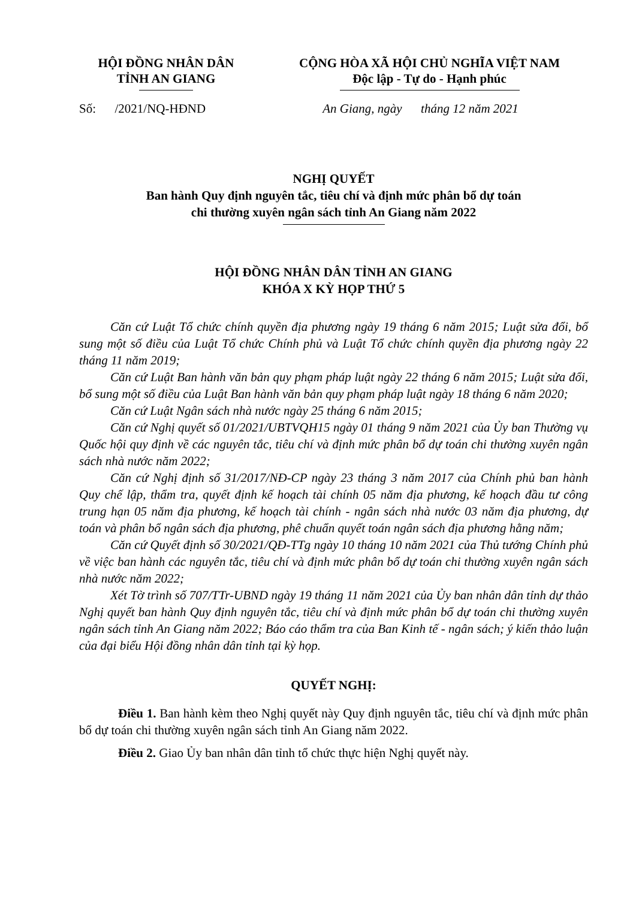HỘI ĐỒNG NHÂN DÂN
TỈNH AN GIANG
CỘNG HÒA XÃ HỘI CHỦ NGHĨA VIỆT NAM
Độc lập - Tự do - Hạnh phúc
Số: /2021/NQ-HĐND An Giang, ngày tháng 12 năm 2021
NGHỊ QUYẾT
Ban hành Quy định nguyên tắc, tiêu chí và định mức phân bổ dự toán
chi thường xuyên ngân sách tỉnh An Giang năm 2022
HỘI ĐỒNG NHÂN DÂN TỈNH AN GIANG
KHÓA X KỲ HỌP THỨ 5
Căn cứ Luật Tổ chức chính quyền địa phương ngày 19 tháng 6 năm 2015; Luật sửa đổi, bổ sung một số điều của Luật Tổ chức Chính phủ và Luật Tổ chức chính quyền địa phương ngày 22 tháng 11 năm 2019;
Căn cứ Luật Ban hành văn bản quy phạm pháp luật ngày 22 tháng 6 năm 2015; Luật sửa đổi, bổ sung một số điều của Luật Ban hành văn bản quy phạm pháp luật ngày 18 tháng 6 năm 2020;
Căn cứ Luật Ngân sách nhà nước ngày 25 tháng 6 năm 2015;
Căn cứ Nghị quyết số 01/2021/UBTVQH15 ngày 01 tháng 9 năm 2021 của Ủy ban Thường vụ Quốc hội quy định về các nguyên tắc, tiêu chí và định mức phân bổ dự toán chi thường xuyên ngân sách nhà nước năm 2022;
Căn cứ Nghị định số 31/2017/NĐ-CP ngày 23 tháng 3 năm 2017 của Chính phủ ban hành Quy chế lập, thẩm tra, quyết định kế hoạch tài chính 05 năm địa phương, kế hoạch đầu tư công trung hạn 05 năm địa phương, kế hoạch tài chính - ngân sách nhà nước 03 năm địa phương, dự toán và phân bổ ngân sách địa phương, phê chuẩn quyết toán ngân sách địa phương hằng năm;
Căn cứ Quyết định số 30/2021/QĐ-TTg ngày 10 tháng 10 năm 2021 của Thủ tướng Chính phủ về việc ban hành các nguyên tắc, tiêu chí và định mức phân bổ dự toán chi thường xuyên ngân sách nhà nước năm 2022;
Xét Tờ trình số 707/TTr-UBND ngày 19 tháng 11 năm 2021 của Ủy ban nhân dân tỉnh dự thảo Nghị quyết ban hành Quy định nguyên tắc, tiêu chí và định mức phân bổ dự toán chi thường xuyên ngân sách tỉnh An Giang năm 2022; Báo cáo thẩm tra của Ban Kinh tế - ngân sách; ý kiến thảo luận của đại biểu Hội đồng nhân dân tỉnh tại kỳ họp.
QUYẾT NGHỊ:
Điều 1. Ban hành kèm theo Nghị quyết này Quy định nguyên tắc, tiêu chí và định mức phân bổ dự toán chi thường xuyên ngân sách tỉnh An Giang năm 2022.
Điều 2. Giao Ủy ban nhân dân tỉnh tổ chức thực hiện Nghị quyết này.